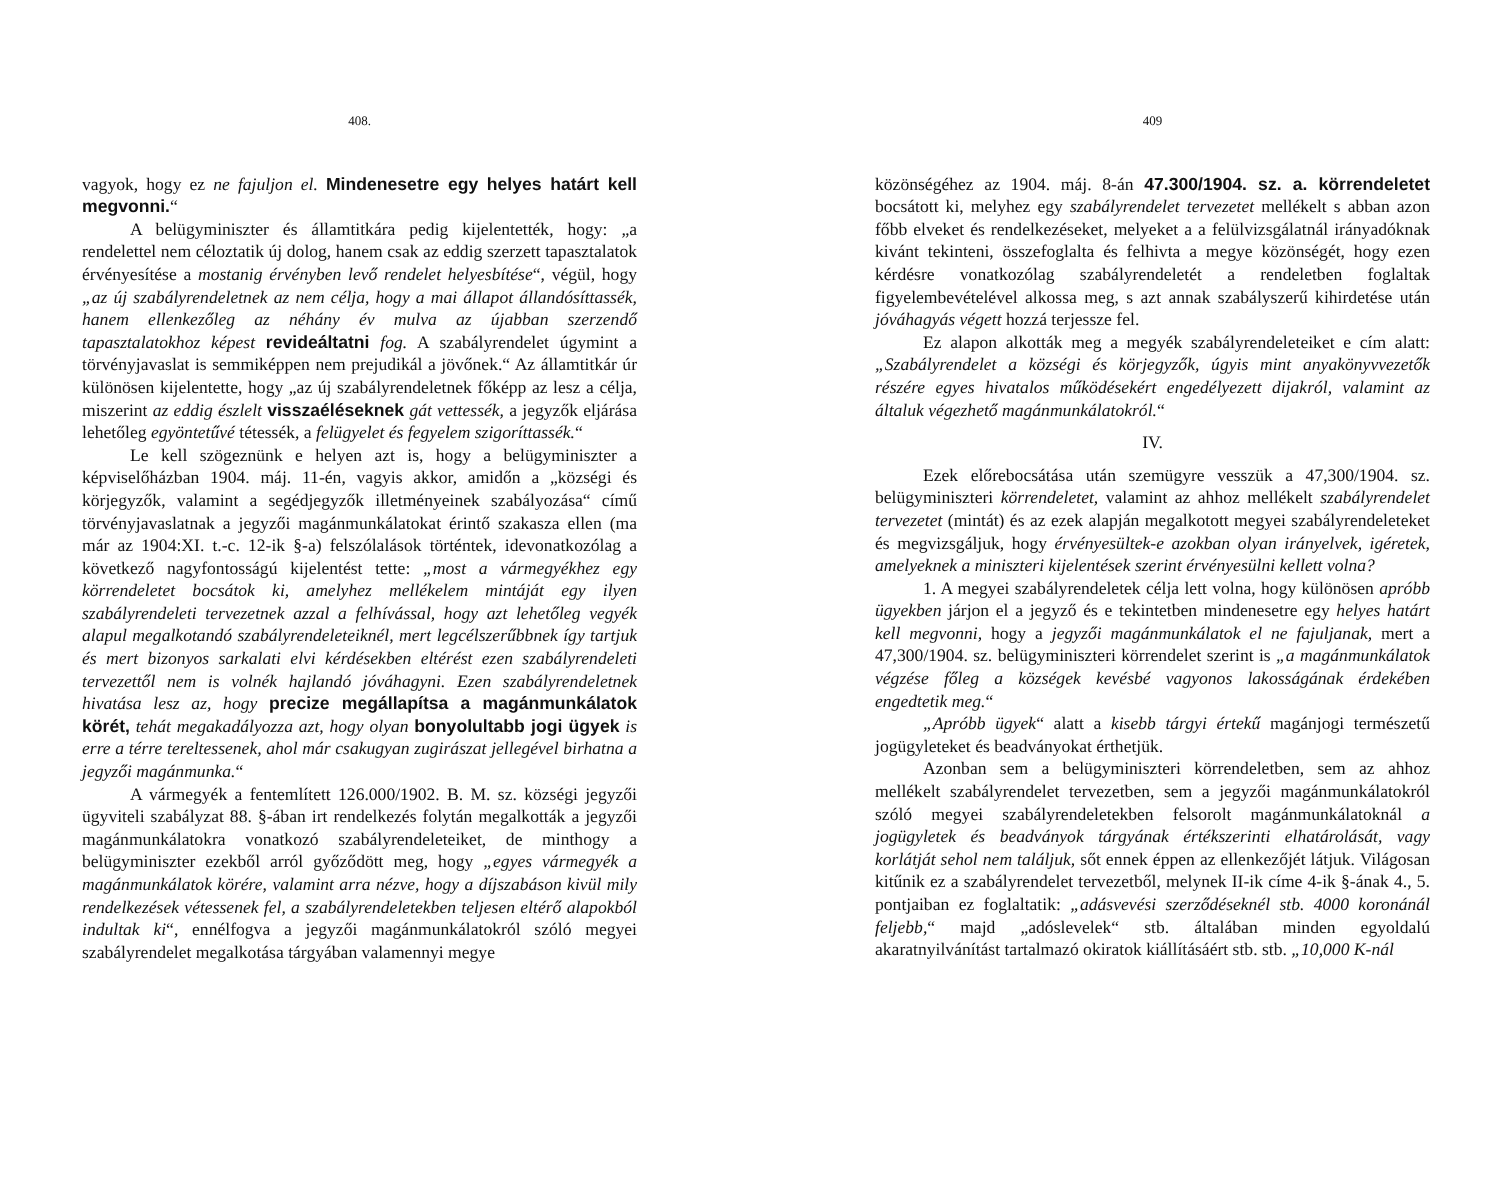408.
vagyok, hogy ez ne fajuljon el. Mindenesetre egy helyes határt kell megvonni.“
A belügyminiszter és államtitkára pedig kijelentették, hogy: „a rendelettel nem céloztatik új dolog, hanem csak az eddig szerzett tapasztalatok érvényesítése a mostanig érvényben levő rendelet helyesbítése“, végül, hogy „az új szabályrendeletnek az nem célja, hogy a mai állapot állandósíttassék, hanem ellenkezőleg az néhány év mulva az újabban szerzendő tapasztalatokhoz képest revideáltatni fog. A szabályrendelet úgymint a törvényjavaslat is semmiképpen nem prejudikál a jövőnek.“ Az államtitkár úr különösen kijelentette, hogy „az új szabályrendeletnek főképp az lesz a célja, miszerint az eddig észlelt visszaéléseknek gát vettessék, a jegyzők eljárása lehetőleg egyöntetűvé tétessék, a felügyelet és fegyelem szigoríttassék.“
Le kell szögeznünk e helyen azt is, hogy a belügyminiszter a képviselőházban 1904. máj. 11-én, vagyis akkor, amidőn a „községi és körjegyzők, valamint a segédjegyzők illetményeinek szabályozása“ című törvényjavaslatnak a jegyzői magánmunkálatokat érintő szakasza ellen (ma már az 1904:XI. t.-c. 12-ik §-a) felszólalások történtek, idevonatkozólag a következő nagyfontosságú kijelentést tette: „most a vármegyékhez egy körrendeletet bocsátok ki, amelyhez mellékelem mintáját egy ilyen szabályrendeleti tervezetnek azzal a felhívással, hogy azt lehetőleg vegyék alapul megalkotandó szabályrendeleteiknél, mert legcélszerűbbnek így tartjuk és mert bizonyos sarkalati elvi kérdésekben eltérést ezen szabályrendeleti tervezettől nem is volnék hajlandó jóváhagyni. Ezen szabályrendeletnek hivatása lesz az, hogy precize megállapítsa a magánmunkálatok körét, tehát megakadályozza azt, hogy olyan bonyolultabb jogi ügyek is erre a térre tereltessenek, ahol már csakugyan zugirászat jellegével birhatna a jegyzői magánmunka.“
A vármegyék a fentemlített 126.000/1902. B. M. sz. községi jegyzői ügyviteli szabályzat 88. §-ában irt rendelkezés folytán megalkották a jegyzői magánmunkálatokra vonatkozó szabályrendeleteiket, de minthogy a belügyminiszter ezekből arról győződött meg, hogy „egyes vármegyék a magánmunkálatok körére, valamint arra nézve, hogy a díjszabáson kivül mily rendelkezések vétessenek fel, a szabályrendeletekben teljesen eltérő alapokból indultak ki“, ennélfogva a jegyzői magánmunkálatokról szóló megyei szabályrendelet megalkotása tárgyában valamennyi megye
409
közönségéhez az 1904. máj. 8-án 47.300/1904. sz. a. körrendeletet bocsátott ki, melyhez egy szabályrendelet tervezetet mellékelt s abban azon főbb elveket és rendelkezéseket, melyeket a a felülvizsgálatnál irányadóknak kivánt tekinteni, összefoglalta és felhivta a megye közönségét, hogy ezen kérdésre vonatkozólag szabályrendeletét a rendeletben foglaltak figyelembevételével alkossa meg, s azt annak szabályszerű kihirdetése után jóváhagyás végett hozzá terjessze fel.
Ez alapon alkották meg a megyék szabályrendeleteiket e cím alatt: „Szabályrendelet a községi és körjegyzők, úgyis mint anyakönyvvezetők részére egyes hivatalos működésekért engedélyezett dijakról, valamint az általuk végezhető magánmunkálatokról.“
IV.
Ezek előrebocsátása után szemügyre vesszük a 47,300/1904. sz. belügyminiszteri körrendeletet, valamint az ahhoz mellékelt szabályrendelet tervezetet (mintát) és az ezek alapján megalkotott megyei szabályrendeleteket és megvizsgáljuk, hogy érvényesültek-e azokban olyan irányelvek, igéretek, amelyeknek a miniszteri kijelentések szerint érvényesülni kellett volna?
1. A megyei szabályrendeletek célja lett volna, hogy különösen apróbb ügyekben járjon el a jegyző és e tekintetben mindenesetre egy helyes határt kell megvonni, hogy a jegyzői magánmunkálatok el ne fajuljanak, mert a 47,300/1904. sz. belügyminiszteri körrendelet szerint is „a magánmunkálatok végzése főleg a községek kevésbé vagyonos lakosságának érdekében engedtetik meg.“
„Apróbb ügyek“ alatt a kisebb tárgyi értekű magánjogi természetű jogügyleteket és beadványokat érthetjük.
Azonban sem a belügyminiszteri körrendeletben, sem az ahhoz mellékelt szabályrendelet tervezetben, sem a jegyzői magánmunkálatokról szóló megyei szabályrendeletekben felsorolt magánmunkálatoknál a jogügyletek és beadványok tárgyának értékszerinti elhatárolását, vagy korlátját sehol nem találjuk, sőt ennek éppen az ellenkezőjét látjuk. Világosan kitűnik ez a szabályrendelet tervezetből, melynek II-ik címe 4-ik §-ának 4., 5. pontjaiban ez foglaltatik: „adásvevési szerződéseknél stb. 4000 koronánál feljebb,“ majd „adóslevelek“ stb. általában minden egyoldalú akaratnyilvánítást tartalmazó okiratok kiállításáért stb. stb. „10,000 K-nál